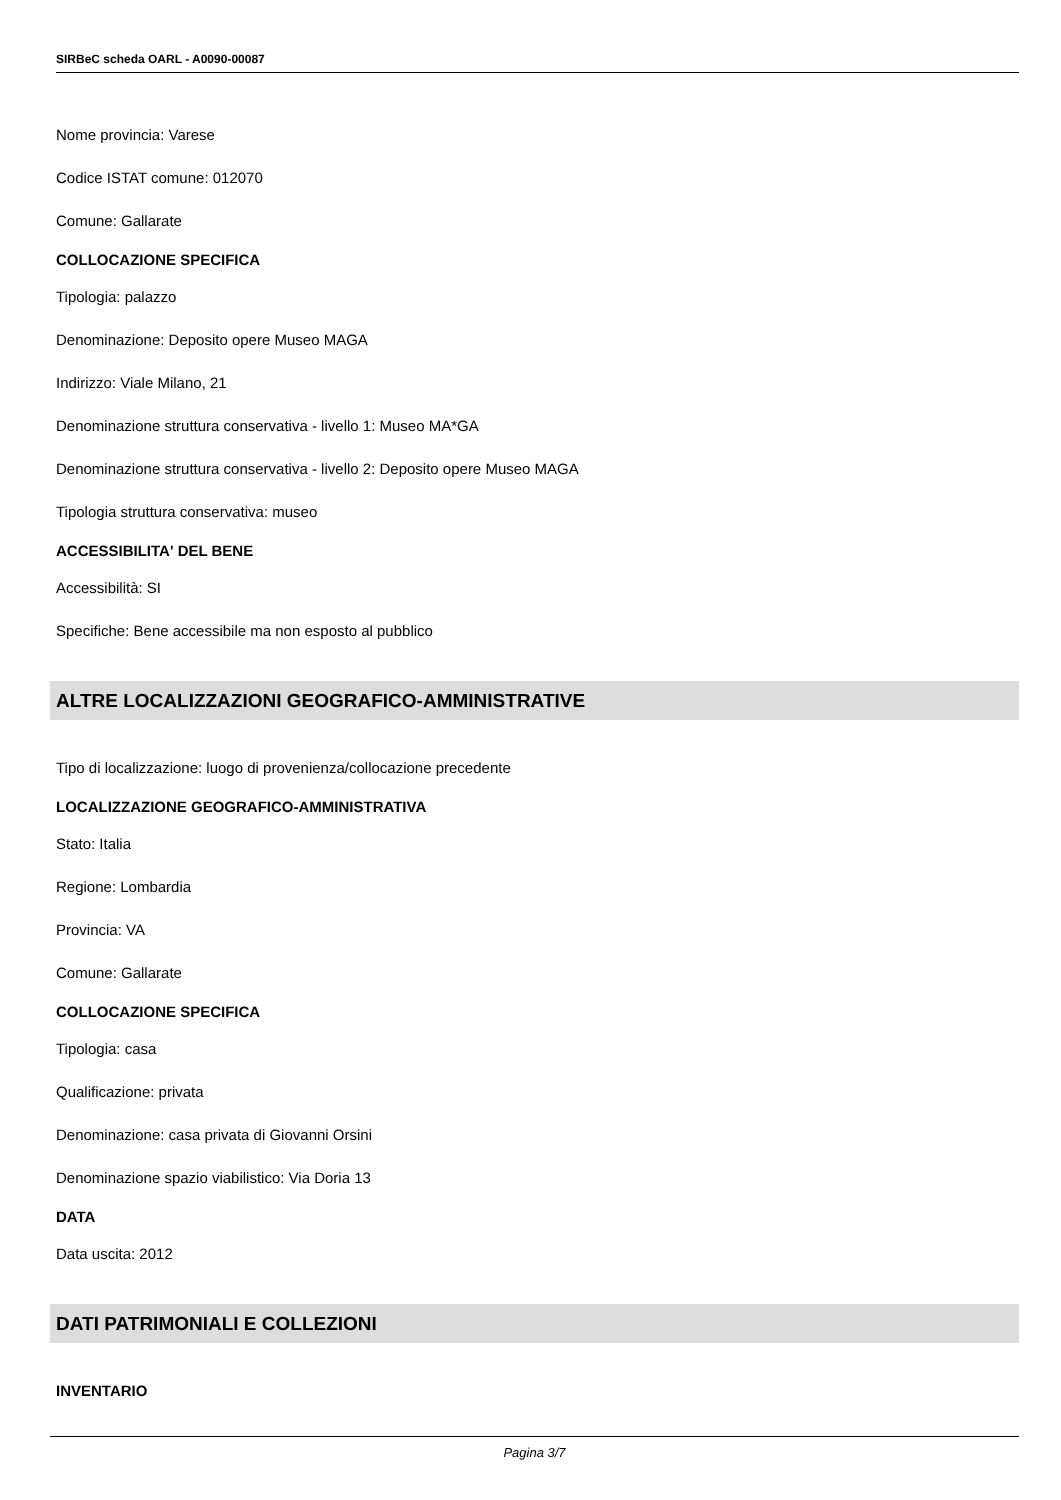SIRBeC scheda OARL - A0090-00087
Nome provincia: Varese
Codice ISTAT comune: 012070
Comune: Gallarate
COLLOCAZIONE SPECIFICA
Tipologia: palazzo
Denominazione: Deposito opere Museo MAGA
Indirizzo: Viale Milano, 21
Denominazione struttura conservativa - livello 1: Museo MA*GA
Denominazione struttura conservativa - livello 2: Deposito opere Museo MAGA
Tipologia struttura conservativa: museo
ACCESSIBILITA' DEL BENE
Accessibilità: SI
Specifiche: Bene accessibile ma non esposto al pubblico
ALTRE LOCALIZZAZIONI GEOGRAFICO-AMMINISTRATIVE
Tipo di localizzazione: luogo di provenienza/collocazione precedente
LOCALIZZAZIONE GEOGRAFICO-AMMINISTRATIVA
Stato: Italia
Regione: Lombardia
Provincia: VA
Comune: Gallarate
COLLOCAZIONE SPECIFICA
Tipologia: casa
Qualificazione: privata
Denominazione: casa privata di Giovanni Orsini
Denominazione spazio viabilistico: Via Doria 13
DATA
Data uscita: 2012
DATI PATRIMONIALI E COLLEZIONI
INVENTARIO
Pagina 3/7